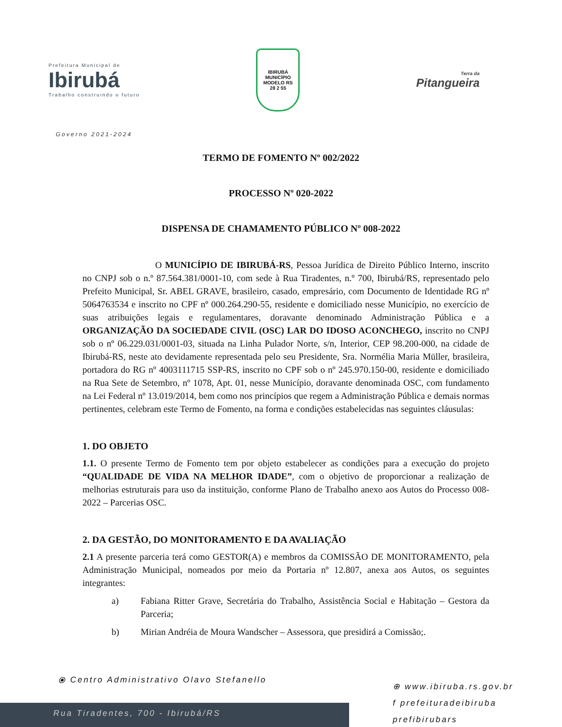Prefeitura Municipal de
Ibirubá
Trabalho construindo o futuro
IBIRUBÁ
MUNICÍPIO MODELO RS
28 2 55
Terra da
Pitangueira
Governo 2021-2024
TERMO DE FOMENTO Nº 002/2022
PROCESSO Nº 020-2022
DISPENSA DE CHAMAMENTO PÚBLICO Nº 008-2022
O MUNICÍPIO DE IBIRUBÁ-RS, Pessoa Jurídica de Direito Público Interno, inscrito no CNPJ sob o n.º 87.564.381/0001-10, com sede à Rua Tiradentes, n.º 700, Ibirubá/RS, representado pelo Prefeito Municipal, Sr. ABEL GRAVE, brasileiro, casado, empresário, com Documento de Identidade RG nº 5064763534 e inscrito no CPF nº 000.264.290-55, residente e domiciliado nesse Município, no exercício de suas atribuições legais e regulamentares, doravante denominado Administração Pública e a ORGANIZAÇÃO DA SOCIEDADE CIVIL (OSC) LAR DO IDOSO ACONCHEGO, inscrito no CNPJ sob o nº 06.229.031/0001-03, situada na Linha Pulador Norte, s/n, Interior, CEP 98.200-000, na cidade de Ibirubá-RS, neste ato devidamente representada pelo seu Presidente, Sra. Normélia Maria Müller, brasileira, portadora do RG nº 4003111715 SSP-RS, inscrito no CPF sob o nº 245.970.150-00, residente e domiciliado na Rua Sete de Setembro, nº 1078, Apt. 01, nesse Município, doravante denominada OSC, com fundamento na Lei Federal nº 13.019/2014, bem como nos princípios que regem a Administração Pública e demais normas pertinentes, celebram este Termo de Fomento, na forma e condições estabelecidas nas seguintes cláusulas:
1. DO OBJETO
1.1. O presente Termo de Fomento tem por objeto estabelecer as condições para a execução do projeto “QUALIDADE DE VIDA NA MELHOR IDADE”, com o objetivo de proporcionar a realização de melhorias estruturais para uso da instituição, conforme Plano de Trabalho anexo aos Autos do Processo 008-2022 – Parcerias OSC.
2. DA GESTÃO, DO MONITORAMENTO E DA AVALIAÇÃO
2.1 A presente parceria terá como GESTOR(A) e membros da COMISSÃO DE MONITORAMENTO, pela Administração Municipal, nomeados por meio da Portaria nº 12.807, anexa aos Autos, os seguintes integrantes:
a) Fabiana Ritter Grave, Secretária do Trabalho, Assistência Social e Habitação – Gestora da Parceria;
b) Mirian Andréia de Moura Wandscher – Assessora, que presidirá a Comissão;.
⦿ Centro Administrativo Olavo Stefanello
Rua Tiradentes, 700 - Ibirubá/RS
⊕ www.ibiruba.rs.gov.br
f prefeituradeibiruba
prefibirubars